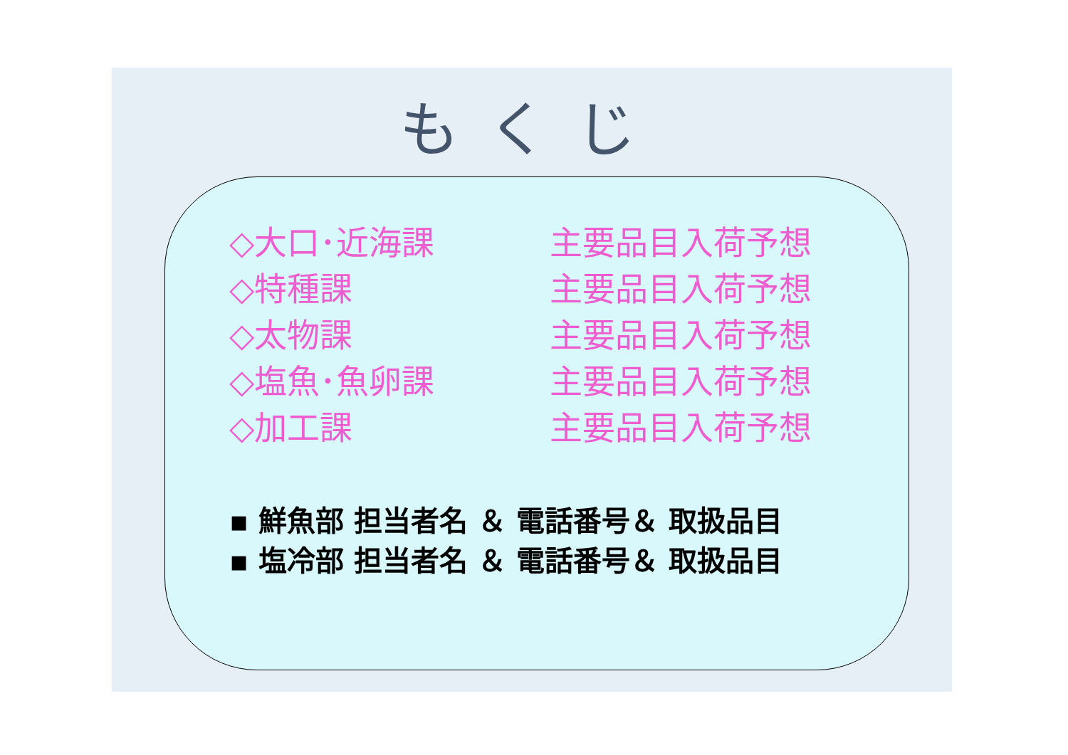もくじ
◇大口･近海課 主要品目入荷予想
◇特種課 主要品目入荷予想
◇太物課 主要品目入荷予想
◇塩魚･魚卵課 主要品目入荷予想
◇加工課 主要品目入荷予想
▪ 鮮魚部 担当者名 ＆ 電話番号＆ 取扱品目
▪ 塩冷部 担当者名 ＆ 電話番号＆ 取扱品目